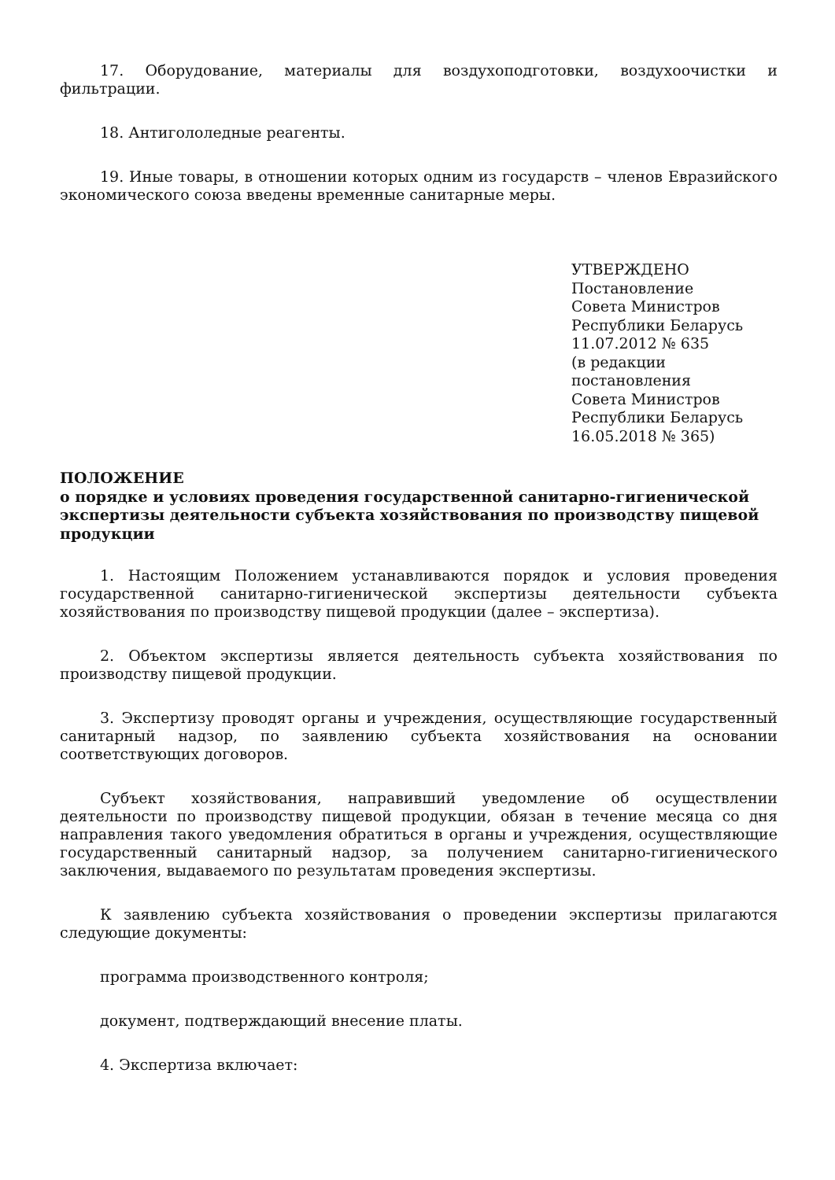17. Оборудование, материалы для воздухоподготовки, воздухоочистки и фильтрации.
18. Антигололедные реагенты.
19. Иные товары, в отношении которых одним из государств – членов Евразийского экономического союза введены временные санитарные меры.
УТВЕРЖДЕНО
Постановление
Совета Министров
Республики Беларусь
11.07.2012 № 635
(в редакции постановления
Совета Министров
Республики Беларусь
16.05.2018 № 365)
ПОЛОЖЕНИЕ
о порядке и условиях проведения государственной санитарно-гигиенической экспертизы деятельности субъекта хозяйствования по производству пищевой продукции
1. Настоящим Положением устанавливаются порядок и условия проведения государственной санитарно-гигиенической экспертизы деятельности субъекта хозяйствования по производству пищевой продукции (далее – экспертиза).
2. Объектом экспертизы является деятельность субъекта хозяйствования по производству пищевой продукции.
3. Экспертизу проводят органы и учреждения, осуществляющие государственный санитарный надзор, по заявлению субъекта хозяйствования на основании соответствующих договоров.
Субъект хозяйствования, направивший уведомление об осуществлении деятельности по производству пищевой продукции, обязан в течение месяца со дня направления такого уведомления обратиться в органы и учреждения, осуществляющие государственный санитарный надзор, за получением санитарно-гигиенического заключения, выдаваемого по результатам проведения экспертизы.
К заявлению субъекта хозяйствования о проведении экспертизы прилагаются следующие документы:
программа производственного контроля;
документ, подтверждающий внесение платы.
4. Экспертиза включает: